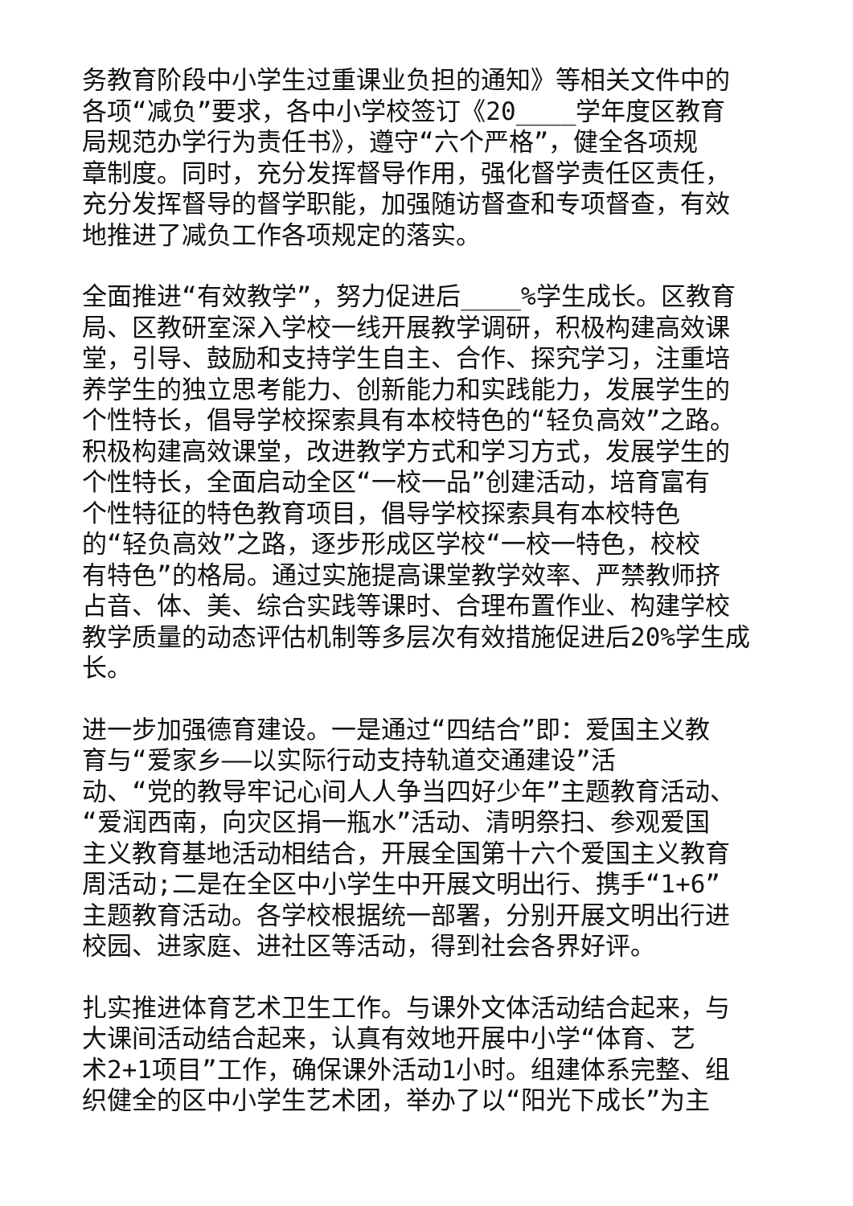务教育阶段中小学生过重课业负担的通知》等相关文件中的
各项“减负”要求，各中小学校签订《20____学年度区教育
局规范办学行为责任书》，遵守“六个严格”，健全各项规
章制度。同时，充分发挥督导作用，强化督学责任区责任，
充分发挥督导的督学职能，加强随访督查和专项督查，有效
地推进了减负工作各项规定的落实。
全面推进“有效教学”，努力促进后____%学生成长。区教育
局、区教研室深入学校一线开展教学调研，积极构建高效课
堂，引导、鼓励和支持学生自主、合作、探究学习，注重培
养学生的独立思考能力、创新能力和实践能力，发展学生的
个性特长，倡导学校探索具有本校特色的“轻负高效”之路。
积极构建高效课堂，改进教学方式和学习方式，发展学生的
个性特长，全面启动全区“一校一品”创建活动，培育富有
个性特征的特色教育项目，倡导学校探索具有本校特色
的“轻负高效”之路，逐步形成区学校“一校一特色，校校
有特色”的格局。通过实施提高课堂教学效率、严禁教师挤
占音、体、美、综合实践等课时、合理布置作业、构建学校
教学质量的动态评估机制等多层次有效措施促进后20%学生成
长。
进一步加强德育建设。一是通过“四结合”即：爱国主义教
育与“爱家乡——以实际行动支持轨道交通建设”活
动、“党的教导牢记心间人人争当四好少年”主题教育活动、
“爱润西南，向灾区捐一瓶水”活动、清明祭扫、参观爱国
主义教育基地活动相结合，开展全国第十六个爱国主义教育
周活动;二是在全区中小学生中开展文明出行、携手“1+6”
主题教育活动。各学校根据统一部署，分别开展文明出行进
校园、进家庭、进社区等活动，得到社会各界好评。
扎实推进体育艺术卫生工作。与课外文体活动结合起来，与
大课间活动结合起来，认真有效地开展中小学“体育、艺
术2+1项目”工作，确保课外活动1小时。组建体系完整、组
织健全的区中小学生艺术团，举办了以“阳光下成长”为主